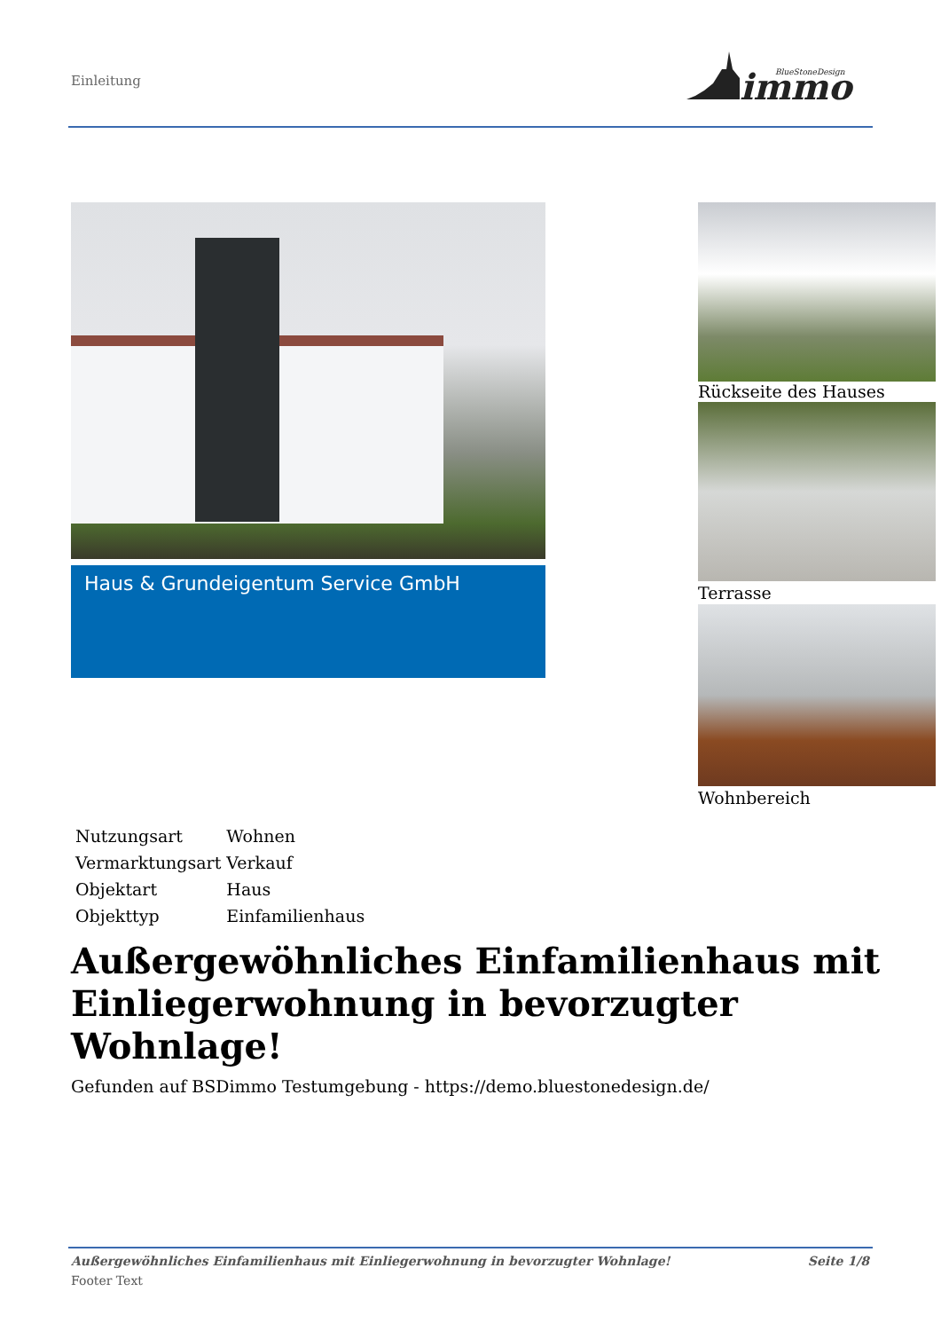Einleitung
immo
BlueStoneDesign
Haus & Grundeigentum Service GmbH
Rückseite des Hauses
Terrasse
Wohnbereich
| Nutzungsart | Wohnen |
| Vermarktungsart | Verkauf |
| Objektart | Haus |
| Objekttyp | Einfamilienhaus |
Außergewöhnliches Einfamilienhaus mit Einliegerwohnung in bevorzugter Wohnlage!
Gefunden auf BSDimmo Testumgebung - https://demo.bluestonedesign.de/
Außergewöhnliches Einfamilienhaus mit Einliegerwohnung in bevorzugter Wohnlage! Seite 1/8
Footer Text